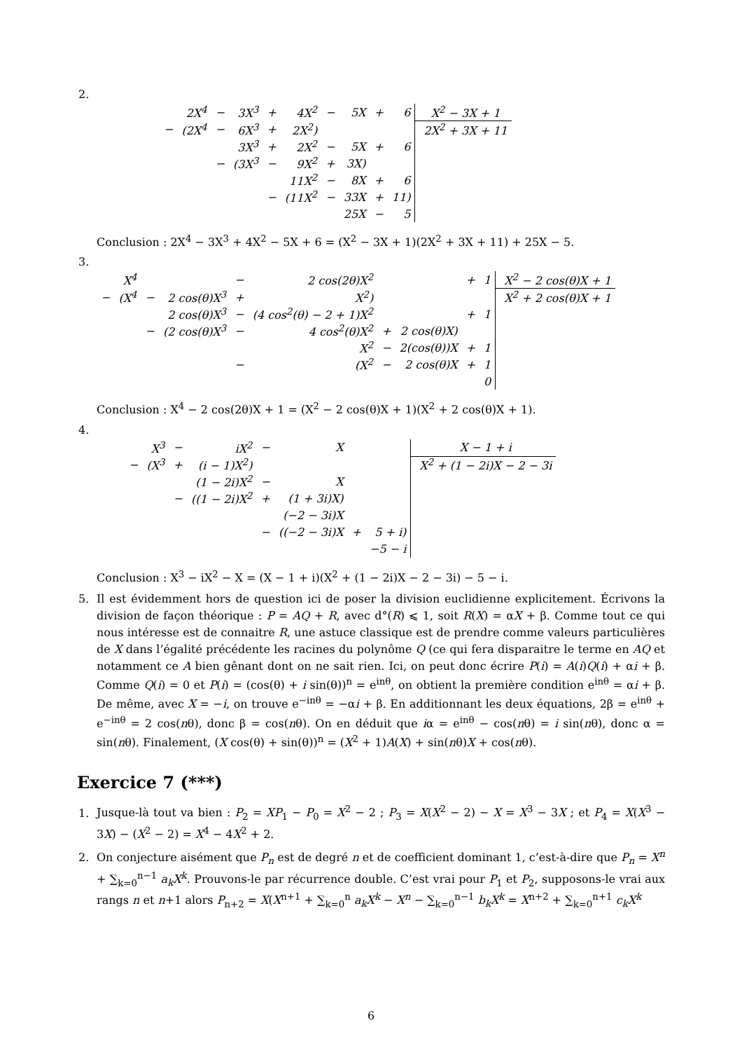2.
| | 2X<sup>4</sup> | − | 3X<sup>3</sup> | + | 4X<sup>2</sup> | − | 5X | + | 6 | X<sup>2</sup> − 3X + 1 |
| − | (2X<sup>4</sup> | − | 6X<sup>3</sup> | + | 2X<sup>2</sup>) | | | | | 2X<sup>2</sup> + 3X + 11 |
| | | | 3X<sup>3</sup> | + | 2X<sup>2</sup> | − | 5X | + | 6 | |
| | | − | (3X<sup>3</sup> | − | 9X<sup>2</sup> | + | 3X) | | | |
| | | | | | 11X<sup>2</sup> | − | 8X | + | 6 | |
| | | | | − | (11X<sup>2</sup> | − | 33X | + | 11) | |
| | | | | | | | 25X | − | 5 | |
Conclusion : 2X<sup>4</sup> − 3X<sup>3</sup> + 4X<sup>2</sup> − 5X + 6 = (X<sup>2</sup> − 3X + 1)(2X<sup>2</sup> + 3X + 11) + 25X − 5.
3.
| | X<sup>4</sup> | | | − | 2 cos(2θ)X<sup>2</sup> | | | + | 1 | X<sup>2</sup> − 2 cos(θ)X + 1 |
| − | (X<sup>4</sup> | − | 2 cos(θ)X<sup>3</sup> | + | X<sup>2</sup>) | | | | | X<sup>2</sup> + 2 cos(θ)X + 1 |
| | | | 2 cos(θ)X<sup>3</sup> | − | (4 cos<sup>2</sup>(θ) − 2 + 1)X<sup>2</sup> | | | + | 1 | |
| | | − | (2 cos(θ)X<sup>3</sup> | − | 4 cos<sup>2</sup>(θ)X<sup>2</sup> | + | 2 cos(θ)X) | | | |
| | | | | | X<sup>2</sup> | − | 2(cos(θ))X | + | 1 | |
| | | | | − | (X<sup>2</sup> | − | 2 cos(θ)X | + | 1 | |
| | | | | | | | | | 0 | |
Conclusion : X<sup>4</sup> − 2 cos(2θ)X + 1 = (X<sup>2</sup> − 2 cos(θ)X + 1)(X<sup>2</sup> + 2 cos(θ)X + 1).
4.
| | X<sup>3</sup> | − | iX<sup>2</sup> | − | X | | | X − 1 + i |
| − | (X<sup>3</sup> | + | (i − 1)X<sup>2</sup>) | | | | | X<sup>2</sup> + (1 − 2i)X − 2 − 3i |
| | | | (1 − 2i)X<sup>2</sup> | − | X | | | |
| | | − | ((1 − 2i)X<sup>2</sup> | + | (1 + 3i)X) | | | |
| | | | | | (−2 − 3i)X | | | |
| | | | | − | ((−2 − 3i)X | + | 5 + i) | |
| | | | | | | | −5 − i | |
Conclusion : X<sup>3</sup> − iX<sup>2</sup> − X = (X − 1 + i)(X<sup>2</sup> + (1 − 2i)X − 2 − 3i) − 5 − i.
5. Il est évidemment hors de question ici de poser la division euclidienne explicitement. Écrivons la division de façon théorique : P = AQ + R, avec d°(R) ⩽ 1, soit R(X) = αX + β. Comme tout ce qui nous intéresse est de connaitre R, une astuce classique est de prendre comme valeurs particulières de X dans l’égalité précédente les racines du polynôme Q (ce qui fera disparaitre le terme en AQ et notamment ce A bien gênant dont on ne sait rien. Ici, on peut donc écrire P(i) = A(i)Q(i) + αi + β. Comme Q(i) = 0 et P(i) = (cos(θ) + i sin(θ))<sup>n</sup> = e<sup>inθ</sup>, on obtient la première condition e<sup>inθ</sup> = αi + β. De même, avec X = −i, on trouve e<sup>−inθ</sup> = −αi + β. En additionnant les deux équations, 2β = e<sup>inθ</sup> + e<sup>−inθ</sup> = 2 cos(nθ), donc β = cos(nθ). On en déduit que iα = e<sup>inθ</sup> − cos(nθ) = i sin(nθ), donc α = sin(nθ). Finalement, (X cos(θ) + sin(θ))<sup>n</sup> = (X<sup>2</sup> + 1)A(X) + sin(nθ)X + cos(nθ).
Exercice 7 (***)
1. Jusque-là tout va bien : P<sub>2</sub> = XP<sub>1</sub> − P<sub>0</sub> = X<sup>2</sup> − 2 ; P<sub>3</sub> = X(X<sup>2</sup> − 2) − X = X<sup>3</sup> − 3X ; et P<sub>4</sub> = X(X<sup>3</sup> − 3X) − (X<sup>2</sup> − 2) = X<sup>4</sup> − 4X<sup>2</sup> + 2.
2. On conjecture aisément que P<sub>n</sub> est de degré n et de coefficient dominant 1, c’est-à-dire que P<sub>n</sub> = X<sup>n</sup> + ∑<sub>k=0</sub><sup>n−1</sup> a<sub>k</sub>X<sup>k</sup>. Prouvons-le par récurrence double. C’est vrai pour P<sub>1</sub> et P<sub>2</sub>, supposons-le vrai aux rangs n et n+1 alors P<sub>n+2</sub> = X(X<sup>n+1</sup> + ∑<sub>k=0</sub><sup>n</sup> a<sub>k</sub>X<sup>k</sup> − X<sup>n</sup> − ∑<sub>k=0</sub><sup>n−1</sup> b<sub>k</sub>X<sup>k</sup> = X<sup>n+2</sup> + ∑<sub>k=0</sub><sup>n+1</sup> c<sub>k</sub>X<sup>k</sup>
6